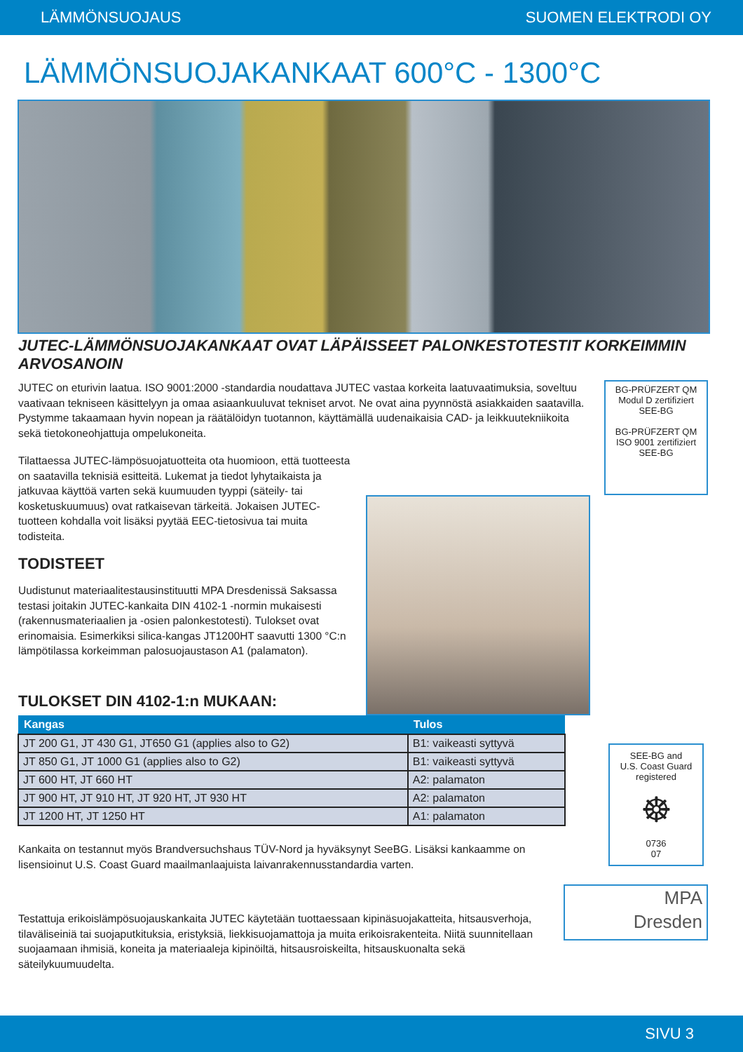LÄMMÖNSUOJAUS SUOMEN ELEKTRODI OY
LÄMMÖNSUOJAKANKAAT 600°C - 1300°C
JUTEC-LÄMMÖNSUOJAKANKAAT OVAT LÄPÄISSEET PALONKESTOTESTIT KORKEIMMIN ARVOSANOIN
JUTEC on eturivin laatua. ISO 9001:2000 -standardia noudattava JUTEC vastaa korkeita laatuvaatimuksia, soveltuu vaativaan tekniseen käsittelyyn ja omaa asiaankuuluvat tekniset arvot. Ne ovat aina pyynnöstä asiakkaiden saatavilla. Pystymme takaamaan hyvin nopean ja räätälöidyn tuotannon, käyttämällä uudenaikaisia CAD- ja leikkuutekniikoita sekä tietokoneohjattuja ompelukoneita.
Tilattaessa JUTEC-lämpösuojatuotteita ota huomioon, että tuotteesta on saatavilla teknisiä esitteitä. Lukemat ja tiedot lyhytaikaista ja jatkuvaa käyttöä varten sekä kuumuuden tyyppi (säteily- tai kosketuskuumuus) ovat ratkaisevan tärkeitä. Jokaisen JUTEC-tuotteen kohdalla voit lisäksi pyytää EEC-tietosivua tai muita todisteita.
TODISTEET
Uudistunut materiaalitestausinstituutti MPA Dresdenissä Saksassa testasi joitakin JUTEC-kankaita DIN 4102-1 -normin mukaisesti (rakennusmateriaalien ja -osien palonkestotesti). Tulokset ovat erinomaisia. Esimerkiksi silica-kangas JT1200HT saavutti 1300 °C:n lämpötilassa korkeimman palosuojaustason A1 (palamaton).
TULOKSET DIN 4102-1:n MUKAAN:
BG-PRÜFZERT QM Modul D zertifiziert SEE-BG
BG-PRÜFZERT QM ISO 9001 zertifiziert SEE-BG
| Kangas | Tulos |
| --- | --- |
| JT 200 G1, JT 430 G1, JT650 G1 (applies also to G2) | B1: vaikeasti syttyvä |
| JT 850 G1, JT 1000 G1 (applies also to G2) | B1: vaikeasti syttyvä |
| JT 600 HT, JT 660 HT | A2: palamaton |
| JT 900 HT, JT 910 HT, JT 920 HT, JT 930 HT | A2: palamaton |
| JT 1200 HT, JT 1250 HT | A1: palamaton |
Kankaita on testannut myös Brandversuchshaus TÜV-Nord ja hyväksynyt SeeBG. Lisäksi kankaamme on lisensioinut U.S. Coast Guard maailmanlaajuista laivanrakennusstandardia varten.
Testattuja erikoislämpösuojauskankaita JUTEC käytetään tuottaessaan kipinäsuojakatteita, hitsausverhoja, tilaväliseiniä tai suojaputkituksia, eristyksiä, liekkisuojamattoja ja muita erikoisrakenteita. Niitä suunnitellaan suojaamaan ihmisiä, koneita ja materiaaleja kipinöiltä, hitsausroiskeilta, hitsauskuonalta sekä säteilykuumuudelta.
SEE-BG and
U.S. Coast Guard
registered
☸
0736
07
MPA
Dresden
SIVU 3